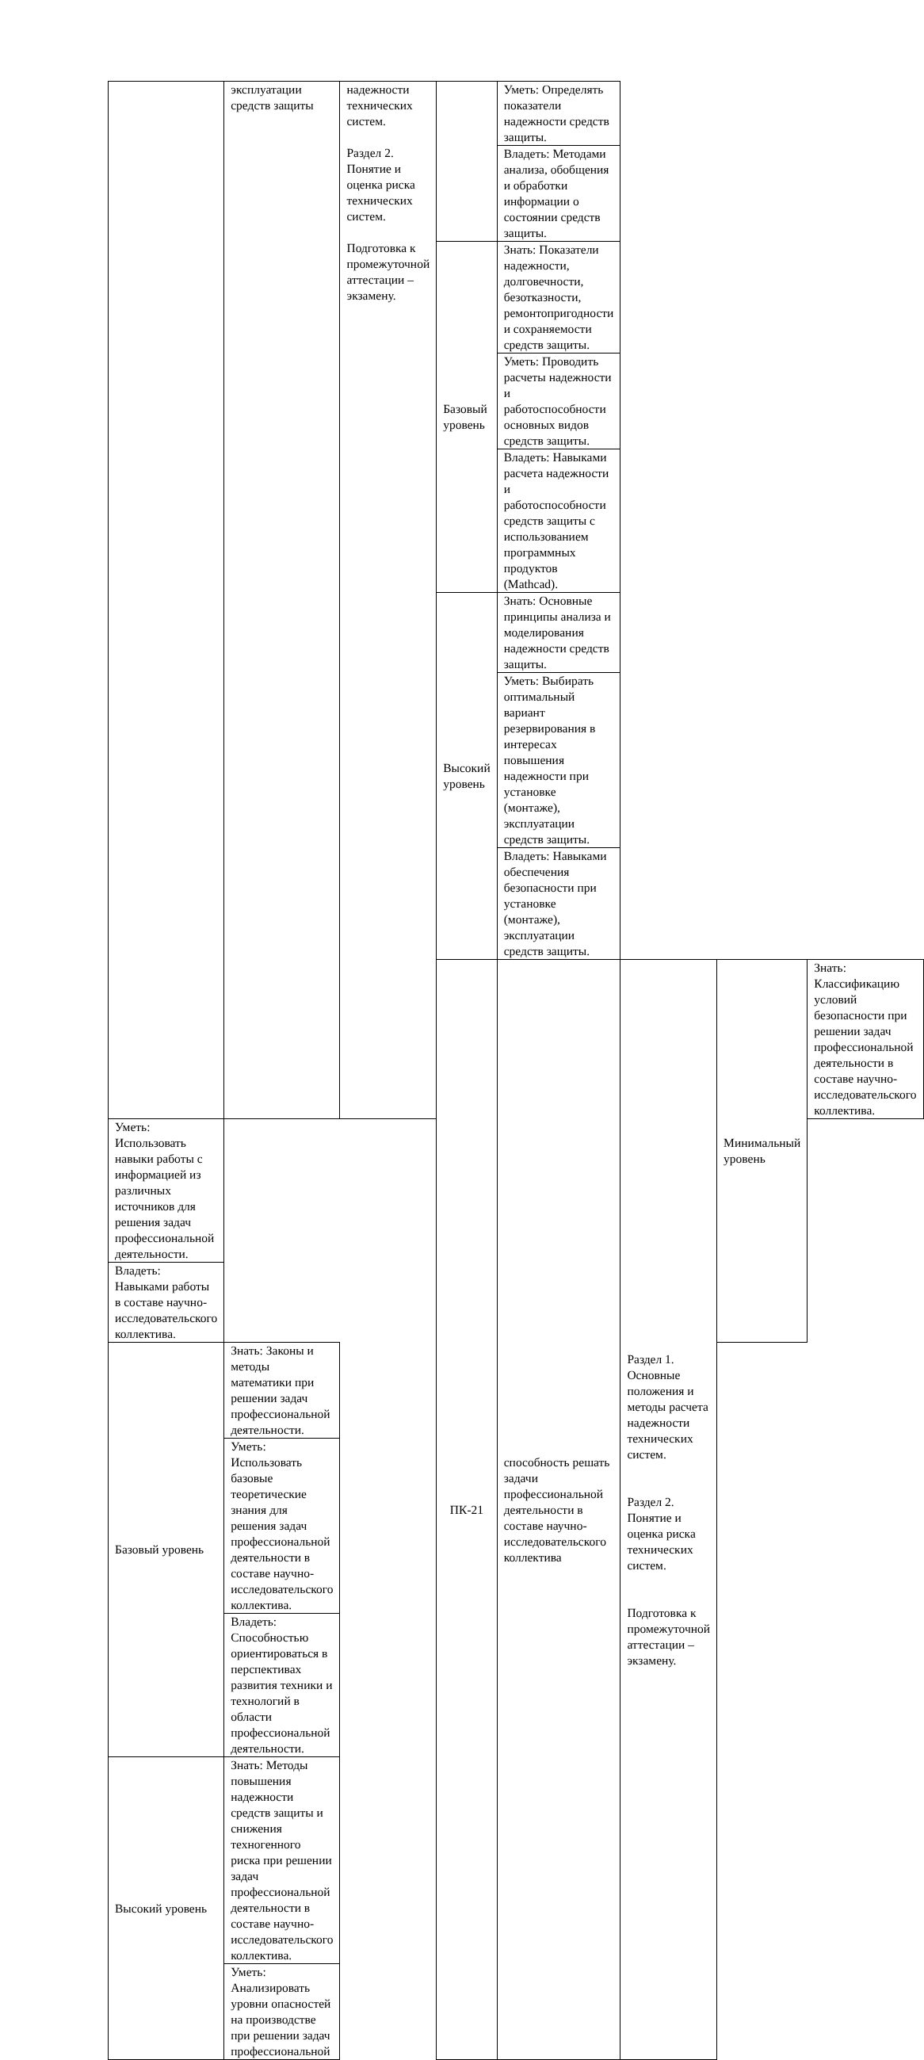| | эксплуатации средств защиты | надежности технических систем. Раздел 2. Понятие и оценка риска технических систем. Подготовка к промежуточной аттестации – экзамену. | | Уметь: Определять показатели надежности средств защиты. | | | |
| | | | | Владеть: Методами анализа, обобщения и обработки информации о состоянии средств защиты. | | | |
| | | | Базовый уровень | Знать: Показатели надежности, долговечности, безотказности, ремонтопригодности и сохраняемости средств защиты. | | | |
| | | | | Уметь: Проводить расчеты надежности и работоспособности основных видов средств защиты. | | | |
| | | | | Владеть: Навыками расчета надежности и работоспособности средств защиты с использованием программных продуктов (Mathcad). | | | |
| | | | Высокий уровень | Знать: Основные принципы анализа и моделирования надежности средств защиты. | | | |
| | | | | Уметь: Выбирать оптимальный вариант резервирования в интересах повышения надежности при установке (монтаже), эксплуатации средств защиты. | | | |
| | | | | Владеть: Навыками обеспечения безопасности при установке (монтаже), эксплуатации средств защиты. | | | |
| | | | ПК-21 | способность решать задачи профессиональной деятельности в составе научно-исследовательского коллектива | Раздел 1. Основные положения и методы расчета надежности технических систем. Раздел 2. Понятие и оценка риска технических систем. Подготовка к промежуточной аттестации – экзамену. | Минимальный уровень | Знать: Классификацию условий безопасности при решении задач профессиональной деятельности в составе научно-исследовательского коллектива. |
| Уметь: Использовать навыки работы с информацией из различных источников для решения задач профессиональной деятельности. | | | | | | | |
| Владеть: Навыками работы в составе научно-исследовательского коллектива. | | | | | | | |
| Базовый уровень | Знать: Законы и методы математики при решении задач профессиональной деятельности. | | | | | | |
| | Уметь: Использовать базовые теоретические знания для решения задач профессиональной деятельности в составе научно-исследовательского коллектива. | | | | | | |
| | Владеть: Способностью ориентироваться в перспективах развития техники и технологий в области профессиональной деятельности. | | | | | | |
| Высокий уровень | Знать: Методы повышения надежности средств защиты и снижения техногенного риска при решении задач профессиональной деятельности в составе научно-исследовательского коллектива. | | | | | | |
| | Уметь: Анализировать уровни опасностей на производстве при решении задач профессиональной | | | | | | |